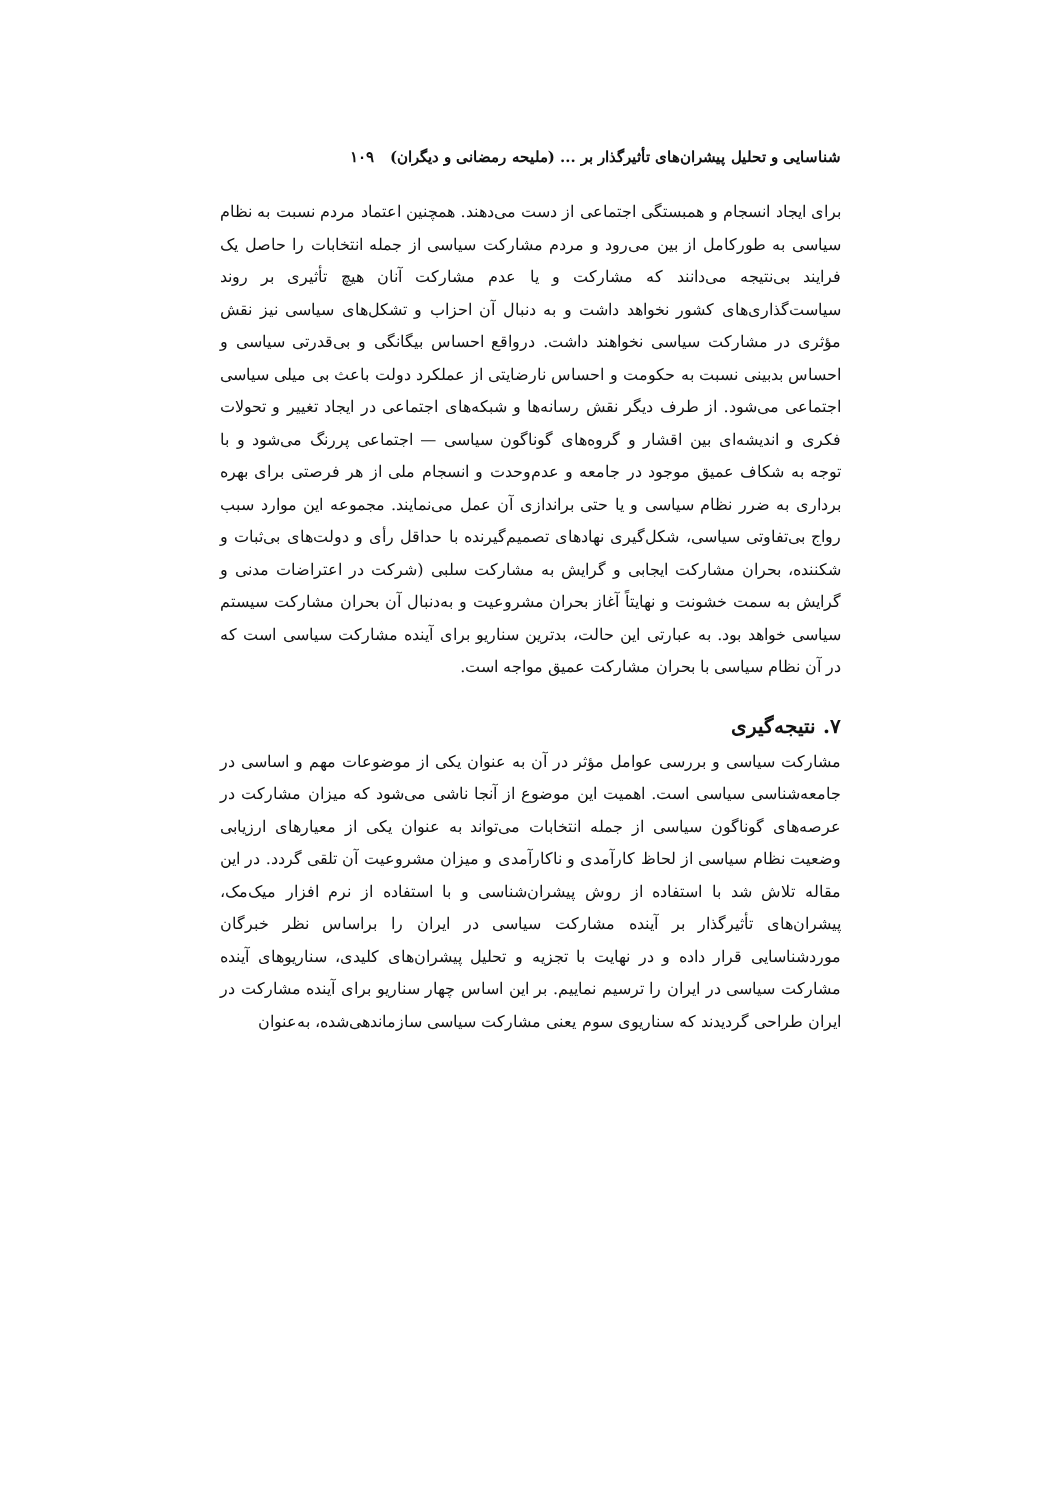شناسایی و تحلیل پیشران‌های تأثیرگذار بر ... (ملیحه رمضانی و دیگران) ۱۰۹
برای ایجاد انسجام و همبستگی اجتماعی از دست می‌دهند. همچنین اعتماد مردم نسبت به نظام سیاسی به طورکامل از بین می‌رود و مردم مشارکت سیاسی از جمله انتخابات را حاصل یک فرایند بی‌نتیجه می‌دانند که مشارکت و یا عدم مشارکت آنان هیچ تأثیری بر روند سیاست‌گذاری‌های کشور نخواهد داشت و به دنبال آن احزاب و تشکل‌های سیاسی نیز نقش مؤثری در مشارکت سیاسی نخواهند داشت. درواقع احساس بیگانگی و بی‌قدرتی سیاسی و احساس بدبینی نسبت به حکومت و احساس نارضایتی از عملکرد دولت باعث بی میلی سیاسی اجتماعی می‌شود. از طرف دیگر نقش رسانه‌ها و شبکه‌های اجتماعی در ایجاد تغییر و تحولات فکری و اندیشه‌ای بین اقشار و گروه‌های گوناگون سیاسی — اجتماعی پررنگ می‌شود و با توجه به شکاف عمیق موجود در جامعه و عدم‌وحدت و انسجام ملی از هر فرصتی برای بهره برداری به ضرر نظام سیاسی و یا حتی براندازی آن عمل می‌نمایند. مجموعه این موارد سبب رواج بی‌تفاوتی سیاسی، شکل‌گیری نهادهای تصمیم‌گیرنده با حداقل رأی و دولت‌های بی‌ثبات و شکننده، بحران مشارکت ایجابی و گرایش به مشارکت سلبی (شرکت در اعتراضات مدنی و گرایش به سمت خشونت و نهایتاً آغاز بحران مشروعیت و به‌دنبال آن بحران مشارکت سیستم سیاسی خواهد بود. به عبارتی این حالت، بدترین سناریو برای آینده مشارکت سیاسی است که در آن نظام سیاسی با بحران مشارکت عمیق مواجه است.
۷. نتیجه‌گیری
مشارکت سیاسی و بررسی عوامل مؤثر در آن به عنوان یکی از موضوعات مهم و اساسی در جامعه‌شناسی سیاسی است. اهمیت این موضوع از آنجا ناشی می‌شود که میزان مشارکت در عرصه‌های گوناگون سیاسی از جمله انتخابات می‌تواند به عنوان یکی از معیارهای ارزیابی وضعیت نظام سیاسی از لحاظ کارآمدی و ناکارآمدی و میزان مشروعیت آن تلقی گردد. در این مقاله تلاش شد با استفاده از روش پیشران‌شناسی و با استفاده از نرم افزار میک‌مک، پیشران‌های تأثیرگذار بر آینده مشارکت سیاسی در ایران را براساس نظر خبرگان موردشناسایی قرار داده و در نهایت با تجزیه و تحلیل پیشران‌های کلیدی، سناریوهای آینده مشارکت سیاسی در ایران را ترسیم نماییم. بر این اساس چهار سناریو برای آینده مشارکت در ایران طراحی گردیدند که سناریوی سوم یعنی مشارکت سیاسی سازماندهی‌شده، به‌عنوان